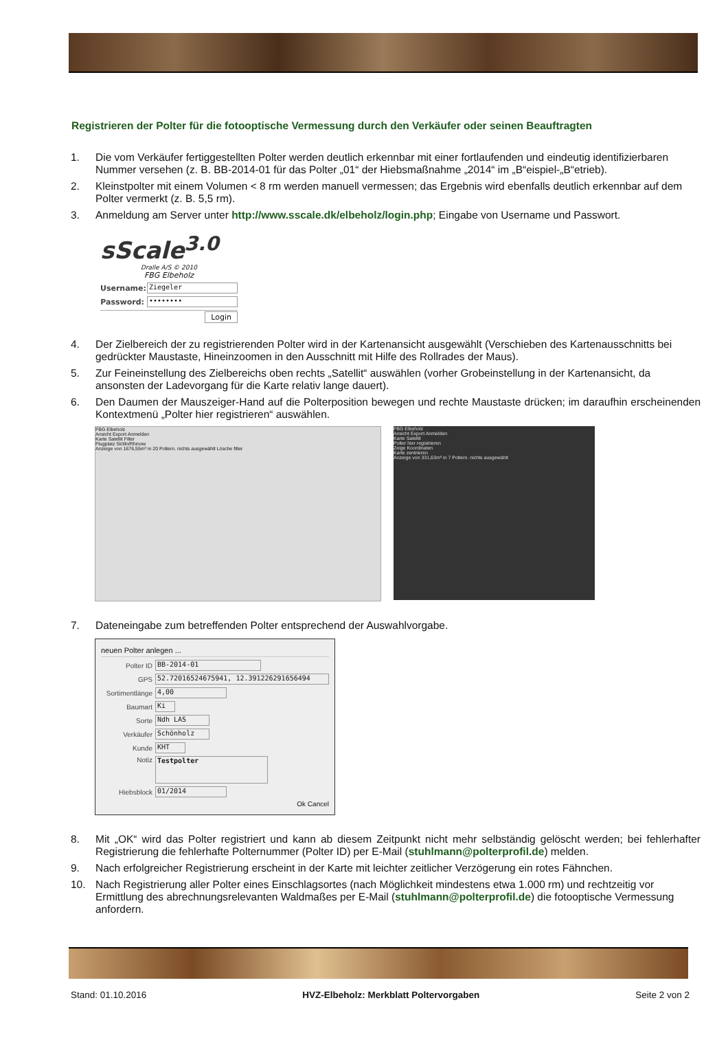Registrieren der Polter für die fotooptische Vermessung durch den Verkäufer oder seinen Beauftragten
1. Die vom Verkäufer fertiggestellten Polter werden deutlich erkennbar mit einer fortlaufenden und eindeutig identifizierbaren Nummer versehen (z. B. BB-2014-01 für das Polter „01“ der Hiebsmaßnahme „2014“ im „B“eispiel-„B“etrieb).
2. Kleinstpolter mit einem Volumen < 8 rm werden manuell vermessen; das Ergebnis wird ebenfalls deutlich erkennbar auf dem Polter vermerkt (z. B. 5,5 rm).
3. Anmeldung am Server unter http://www.sscale.dk/elbeholz/login.php; Eingabe von Username und Passwort.
sScale<sup>3.0</sup>
Dralle A/S © 2010
FBG Elbeholz
Username:
Ziegeler
Password:
••••••••
Login
4. Der Zielbereich der zu registrierenden Polter wird in der Kartenansicht ausgewählt (Verschieben des Kartenausschnitts bei gedrückter Maustaste, Hineinzoomen in den Ausschnitt mit Hilfe des Rollrades der Maus).
5. Zur Feineinstellung des Zielbereichs oben rechts „Satellit“ auswählen (vorher Grobeinstellung in der Kartenansicht, da ansonsten der Ladevorgang für die Karte relativ lange dauert).
6. Den Daumen der Mauszeiger-Hand auf die Polterposition bewegen und rechte Maustaste drücken; im daraufhin erscheinenden Kontextmenü „Polter hier registrieren“ auswählen.
FBG Elbeholz
Ansicht Export Anmelden
Karte Satellit Filter
Flugplatz Stölln/Rhinow
Anzeige von 1676,55m³ in 20 Poltern. nichts ausgewählt Lösche filter
FBG Elbeholz
Ansicht Export Anmelden
Karte Satellit
Polter hier registrieren
Zeige Koordinaten
Karte zentrieren
Anzeige von 331,63m³ in 7 Poltern. nichts ausgewählt
7. Dateneingabe zum betreffenden Polter entsprechend der Auswahlvorgabe.
neuen Polter anlegen ...
Polter ID
BB-2014-01
GPS
52.72016524675941, 12.391226291656494
Sortimentlänge
4,00
Baumart
Ki
Sorte
Ndh LAS
Verkäufer
Schönholz
Kunde
KHT
Notiz
Testpolter
Hiebsblock
01/2014
Ok Cancel
8. Mit „OK“ wird das Polter registriert und kann ab diesem Zeitpunkt nicht mehr selbständig gelöscht werden; bei fehlerhafter Registrierung die fehlerhafte Polternummer (Polter ID) per E-Mail (stuhlmann@polterprofil.de) melden.
9. Nach erfolgreicher Registrierung erscheint in der Karte mit leichter zeitlicher Verzögerung ein rotes Fähnchen.
10. Nach Registrierung aller Polter eines Einschlagsortes (nach Möglichkeit mindestens etwa 1.000 rm) und rechtzeitig vor Ermittlung des abrechnungsrelevanten Waldmaßes per E-Mail (stuhlmann@polterprofil.de) die fotooptische Vermessung anfordern.
Stand: 01.10.2016 HVZ-Elbeholz: Merkblatt Poltervorgaben Seite 2 von 2